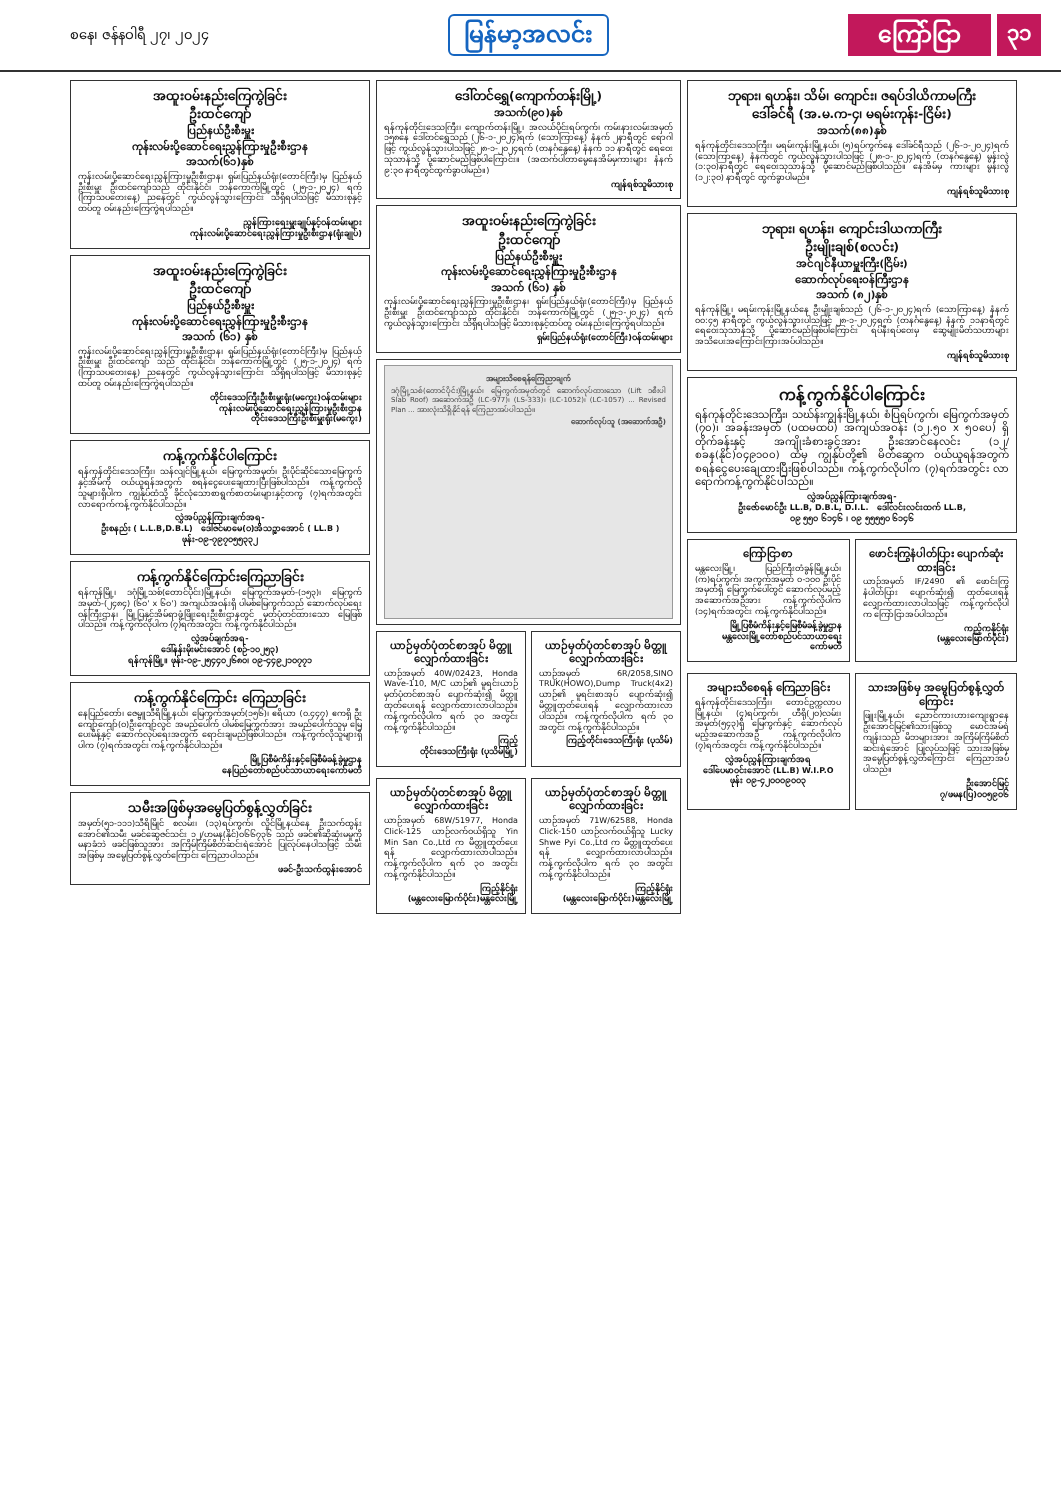စနေ၊ ဇန်နဝါရီ ၂၇၊ ၂၀၂၄
မြန်မာ့အလင်း ကြော်ငြာ ၃၁
အထူးဝမ်းနည်းကြေကွဲခြင်း
ဦးထင်ကျော်
ပြည်နယ်ဦးစီးမှူး
ကုန်းလမ်းပို့ဆောင်ရေးညွှန်ကြားမှုဦးစီးဌာန
အသက်(၆၁)နှစ်
ကုန်းလမ်းပို့ဆောင်ရေးညွှန်ကြားမှုဦးစီးဌာန၊ ရှမ်းပြည်နယ်ရုံး(တောင်ကြီး)မှ ပြည်နယ်ဦးစီးမှူး ဦးထင်ကျော်သည် ထိုင်းနိုင်ငံ၊ ဘန်ကောက်မြို့တွင် (၂၅-၁-၂၀၂၄) ရက် (ကြာသပတေးနေ့) ညနေတွင် ကွယ်လွန်သွားကြောင်း သိရှိရပါသဖြင့် မိသားစုနှင့်ထပ်တူ ဝမ်းနည်းကြေကွဲရပါသည်။
ညွှန်ကြားရေးမှူးချုပ်နှင့်ဝန်ထမ်းများ
ကုန်းလမ်းပို့ဆောင်ရေးညွှန်ကြားမှုဦးစီးဌာန(ရုံးချုပ်)
အထူးဝမ်းနည်းကြေကွဲခြင်း
ဦးထင်ကျော်
ပြည်နယ်ဦးစီးမှူး
ကုန်းလမ်းပို့ဆောင်ရေးညွှန်ကြားမှုဦးစီးဌာန
အသက် (၆၁) နှစ်
ကုန်းလမ်းပို့ဆောင်ရေးညွှန်ကြားမှုဦးစီးဌာန၊ ရှမ်းပြည်နယ်ရုံး(တောင်ကြီး)မှ ပြည်နယ်ဦးစီးမှူး ဦးထင်ကျော် သည် ထိုင်းနိုင်ငံ၊ ဘန်ကောက်မြို့တွင် (၂၅-၁-၂၀၂၄) ရက် (ကြာသပတေးနေ့) ညနေတွင် ကွယ်လွန်သွားကြောင်း သိရှိရပါသဖြင့် မိသားစုနှင့်ထပ်တူ ဝမ်းနည်းကြေကွဲရပါသည်။
တိုင်းဒေသကြီးဦးစီးမှူးရုံး(မကွေး)ဝန်ထမ်းများ
ကုန်းလမ်းပို့ဆောင်ရေးညွှန်ကြားမှုဦးစီးဌာန
တိုင်းဒေသကြီးဦးစီးမှူးရုံး(မကွေး)
ကန့်ကွက်နိုင်ပါကြောင်း
ရန်ကုန်တိုင်းဒေသကြီး၊ သန်လျင်မြို့နယ်၊ မြေကွက်အမှတ်၊ ဦးပိုင်ဆိုင်သောမြေကွက်နှင့်အိမ်ကို ဝယ်ယူရန်အတွက် စရန်ငွေပေးချေထားပြီးဖြစ်ပါသည်။ ကန့်ကွက်လိုသူများရှိပါက ကျွန်ုပ်ထံသို့ ခိုင်လုံသောစာရွက်စာတမ်းများနှင့်တကွ (၇)ရက်အတွင်း လာရောက်ကန့်ကွက်နိုင်ပါသည်။
လွှဲအပ်ညွှန်ကြားချက်အရ-
ဦးစနည်း ( L.L.B,D.B.L) ဒေါ်ဇင်မာမေ(ဝ)အိသဉ္စာအောင် ( LL.B )
ဖုန်း-၀၉-၇၉၇၀၅၅၃၃၂
ကန့်ကွက်နိုင်ကြောင်းကြေညာခြင်း
ရန်ကုန်မြို့၊ ဒဂုံမြို့သစ်(တောင်ပိုင်း)မြို့နယ်၊ မြေကွက်အမှတ်-(၁၅၃)၊ မြေကွက်အမှတ်-(၂၄၈၄) (၆၀' x ၆၀') အကျယ်အဝန်းရှိ ပါမစ်မြေကွက်သည် ဆောက်လုပ်ရေးဝန်ကြီးဌာန၊ မြို့ပြနှင့်အိမ်ရာဖွံ့ဖြိုးရေးဦးစီးဌာနတွင် မှတ်ပုံတင်ထားသော မြေဖြစ်ပါသည်။ ကန့်ကွက်လိုပါက (၇)ရက်အတွင်း ကန့်ကွက်နိုင်ပါသည်။
လွှဲအပ်ချက်အရ-
ဒေါ်နန်းမိုးမင်းအောင် (စဉ်-၁၀၂၅၃)
ရန်ကုန်မြို့။ ဖုန်း-၀၉-၂၅၄၄၀၂၆၈၀၊ ၀၉-၄၄၉၂၁၀၇၇၁
ကန့်ကွက်နိုင်ကြောင်း ကြေညာခြင်း
နေပြည်တော်၊ ဇေမ္ဗူသီရိမြို့နယ်၊ မြေကွက်အမှတ်(၁၅၆)၊ ဧရိယာ (၀.၄၄၇) ဧကရှိ ဦးကျော်ကျော်(ဝ)ဦးကျော်လွင် အမည်ပေါက် ပါမစ်မြေကွက်အား အမည်ပေါက်သူမှ မြေပေးမိန့်နှင့် ဆောက်လုပ်ရေးအတွက် ရောင်းချမည်ဖြစ်ပါသည်။ ကန့်ကွက်လိုသူများရှိပါက (၇)ရက်အတွင်း ကန့်ကွက်နိုင်ပါသည်။
မြို့ပြစီမံကိန်းနှင့်မြေစီမံခန့်ခွဲမှုဌာန
နေပြည်တော်စည်ပင်သာယာရေးကော်မတီ
သမီးအဖြစ်မှအမွေပြတ်စွန့်လွှတ်ခြင်း
အမှတ်(၅၁-၁၁၁)သီရိမြိုင် စလမ်း၊ (၁၃)ရပ်ကွက်၊ လှိုင်မြို့နယ်နေ ဦးသက်ထွန်းအောင်၏သမီး မခင်ဆွေဇင်သင်း ၁၂/ဟမန(နိုင်)၀၆၆၇၃၆ သည် ဖခင်၏ဆိုဆုံးမမှုကို မနာခံဘဲ ဖခင်ဖြစ်သူအား အကြိမ်ကြိမ်စိတ်ဆင်းရဲအောင် ပြုလုပ်နေပါသဖြင့် သမီးအဖြစ်မှ အမွေပြတ်စွန့်လွှတ်ကြောင်း ကြေညာပါသည်။
ဖခင်-ဦးသက်ထွန်းအောင်
ဒေါ်တင်ရွှေ(ကျောက်တန်းမြို့)
အသက်(၉၀)နှစ်
ရန်ကုန်တိုင်းဒေသကြီး၊ ကျောက်တန်းမြို့၊ အလယ်ပိုင်းရပ်ကွက်၊ ကမ်းနားလမ်းအမှတ် ၁၅၈နေ ဒေါ်တင်ရွှေသည် (၂၆-၁-၂၀၂၄)ရက် (သောကြာနေ့) နံနက် ၂နာရီတွင် ရောဂါဖြင့် ကွယ်လွန်သွားပါသဖြင့် ၂၈-၁-၂၀၂၄ရက် (တနင်္ဂနွေနေ့) နံနက် ၁၁ နာရီတွင် ရေဝေးသုသာန်သို့ ပို့ဆောင်မည်ဖြစ်ပါကြောင်း။ (အထက်ပါတာမွေနေအိမ်မှကားများ နံနက် ၉:၃၀ နာရီတွင်ထွက်ခွာပါမည်။)
ကျန်ရစ်သူမိသားစု
အထူးဝမ်းနည်းကြေကွဲခြင်း
ဦးထင်ကျော်
ပြည်နယ်ဦးစီးမှူး
ကုန်းလမ်းပို့ဆောင်ရေးညွှန်ကြားမှုဦးစီးဌာန
အသက် (၆၁) နှစ်
ကုန်းလမ်းပို့ဆောင်ရေးညွှန်ကြားမှုဦးစီးဌာန၊ ရှမ်းပြည်နယ်ရုံး(တောင်ကြီး)မှ ပြည်နယ်ဦးစီးမှူး ဦးထင်ကျော်သည် ထိုင်းနိုင်ငံ၊ ဘန်ကောက်မြို့တွင် (၂၅-၁-၂၀၂၄) ရက် ကွယ်လွန်သွားကြောင်း သိရှိရပါသဖြင့် မိသားစုနှင့်ထပ်တူ ဝမ်းနည်းကြေကွဲရပါသည်။
ရှမ်းပြည်နယ်ရုံး(တောင်ကြီး)ဝန်ထမ်းများ
အများသိစေရန်ကြေညာချက်
ဒဂုံမြို့သစ်(တောင်ပိုင်း)မြို့နယ်၊ မြေကွက်အမှတ်တွင် ဆောက်လုပ်ထားသော (Lift ၁စီးပါ Slab Roof) အဆောက်အဦ (LC-977)၊ (LS-333)၊ (LC-1052)၊ (LC-1057) ... Revised Plan ... အားလုံးသိရှိနိုင်ရန် ကြေညာအပ်ပါသည်။
ဆောက်လုပ်သူ (အဆောက်အဦ)
ယာဉ်မှတ်ပုံတင်စာအုပ် မိတ္တူလျှောက်ထားခြင်း
ယာဉ်အမှတ် 40W/02423, Honda Wave-110, M/C ယာဉ်၏ မူရင်းယာဉ်မှတ်ပုံတင်စာအုပ် ပျောက်ဆုံး၍ မိတ္တူထုတ်ပေးရန် လျှောက်ထားလာပါသည်။ ကန့်ကွက်လိုပါက ရက် ၃၀ အတွင်း ကန့်ကွက်နိုင်ပါသည်။
ကြည့်
တိုင်းဒေသကြီးရုံး (ပုသိမ်မြို့)
ယာဉ်မှတ်ပုံတင်စာအုပ် မိတ္တူလျှောက်ထားခြင်း
ယာဉ်အမှတ် 6R/2058,SINO TRUK(HOWO),Dump Truck(4x2) ယာဉ်၏ မူရင်းစာအုပ် ပျောက်ဆုံး၍ မိတ္တူထုတ်ပေးရန် လျှောက်ထားလာပါသည်။ ကန့်ကွက်လိုပါက ရက် ၃၀ အတွင်း ကန့်ကွက်နိုင်ပါသည်။
ကြည့်တိုင်းဒေသကြီးရုံး (ပုသိမ်)
ယာဉ်မှတ်ပုံတင်စာအုပ် မိတ္တူလျှောက်ထားခြင်း
ယာဉ်အမှတ် 68W/51977, Honda Click-125 ယာဉ်လက်ဝယ်ရှိသူ Yin Min San Co.,Ltd က မိတ္တူထုတ်ပေးရန် လျှောက်ထားလာပါသည်။ ကန့်ကွက်လိုပါက ရက် ၃၀ အတွင်း ကန့်ကွက်နိုင်ပါသည်။
ကြည့်နိုင်ရုံး
(မန္တလေးမြောက်ပိုင်း)မန္တလေးမြို့
ယာဉ်မှတ်ပုံတင်စာအုပ် မိတ္တူလျှောက်ထားခြင်း
ယာဉ်အမှတ် 71W/62588, Honda Click-150 ယာဉ်လက်ဝယ်ရှိသူ Lucky Shwe Pyi Co.,Ltd က မိတ္တူထုတ်ပေးရန် လျှောက်ထားလာပါသည်။ ကန့်ကွက်လိုပါက ရက် ၃၀ အတွင်း ကန့်ကွက်နိုင်ပါသည်။
ကြည့်နိုင်ရုံး
(မန္တလေးမြောက်ပိုင်း)မန္တလေးမြို့
ဘုရား၊ ရဟန်း၊ သိမ်၊ ကျောင်း၊ ဇရပ်ဒါယိကာမကြီး
ဒေါ်ခင်ရီ (အ.မ.က-၄၊ မရမ်းကုန်း-ငြိမ်း)
အသက်(၈၈)နှစ်
ရန်ကုန်တိုင်းဒေသကြီး၊ မရမ်းကုန်းမြို့နယ်၊ (၅)ရပ်ကွက်နေ ဒေါ်ခင်ရီသည် (၂၆-၁-၂၀၂၄)ရက် (သောကြာနေ့) နံနက်တွင် ကွယ်လွန်သွားပါသဖြင့် (၂၈-၁-၂၀၂၄)ရက် (တနင်္ဂနွေနေ့) မွန်းလွဲ (၁:၃၀)နာရီတွင် ရေဝေးသုသာန်သို့ ပို့ဆောင်မည်ဖြစ်ပါသည်။ နေအိမ်မှ ကားများ မွန်းလွဲ (၁၂:၃၀) နာရီတွင် ထွက်ခွာပါမည်။
ကျန်ရစ်သူမိသားစု
ဘုရား၊ ရဟန်း၊ ကျောင်းဒါယကာကြီး
ဦးမျိုးချစ်(စလင်း)
အင်ဂျင်နီယာမှူးကြီး(ငြိမ်း)
ဆောက်လုပ်ရေးဝန်ကြီးဌာန
အသက် (၈၂)နှစ်
ရန်ကုန်မြို့၊ မရမ်းကုန်းမြို့နယ်နေ ဦးမျိုးချစ်သည် (၂၆-၁-၂၀၂၄)ရက် (သောကြာနေ့) နံနက် ၀၀:၄၅ နာရီတွင် ကွယ်လွန်သွားပါသဖြင့် ၂၈-၁-၂၀၂၄ရက် (တနင်္ဂနွေနေ့) နံနက် ၁၁နာရီတွင် ရေဝေးသုသာန်သို့ ပို့ဆောင်မည်ဖြစ်ပါကြောင်း ရပ်နီးရပ်ဝေးမှ ဆွေမျိုးမိတ်သဟာများ အသိပေးအကြောင်းကြားအပ်ပါသည်။
ကျန်ရစ်သူမိသားစု
ကန့်ကွက်နိုင်ပါကြောင်း
ရန်ကုန်တိုင်းဒေသကြီး၊ သဃ်န်းကျွန်းမြို့နယ်၊ စံပြရပ်ကွက်၊ မြေကွက်အမှတ် (၇၀)၊ အခန်းအမှတ် (ပထမထပ်) အကျယ်အဝန်း (၁၂.၅၀ x ၅၀ပေ) ရှိ တိုက်ခန်းနှင့် အကျိုးခံစားခွင့်အား ဦးအောင်နေလင်း (၁၂/စခန(နိုင်)၀၄၉၁၀၀) ထံမှ ကျွန်ုပ်တို့၏ မိတ်ဆွေက ဝယ်ယူရန်အတွက် စရန်ငွေပေးချေထားပြီးဖြစ်ပါသည်။ ကန့်ကွက်လိုပါက (၇)ရက်အတွင်း လာရောက်ကန့်ကွက်နိုင်ပါသည်။
လွှဲအပ်ညွှန်ကြားချက်အရ-
ဦးဇော်မောင်ဦး LL.B, D.B.L, D.I.L. ဒေါ်လင်းလင်းထက် LL.B,
၀၉ ၅၅၀ ၆၁၄၆ ၊ ၀၉ ၅၅၅၅၀ ၆၁၄၆
ကြော်ငြာစာ
မန္တလေးမြို့၊ ပြည်ကြီးတံခွန်မြို့နယ်၊ (က)ရပ်ကွက်၊ အကွက်အမှတ် ၀-၁၀၀ ဦးပိုင်အမှတ်ရှိ မြေကွက်ပေါ်တွင် ဆောက်လုပ်မည့် အဆောက်အဦအား ကန့်ကွက်လိုပါက (၁၄)ရက်အတွင်း ကန့်ကွက်နိုင်ပါသည်။
မြို့ပြစီမံကိန်းနှင့်မြေစီမံခန့်ခွဲမှုဌာန
မန္တလေးမြို့တော်စည်ပင်သာယာရေးကော်မတီ
ဖောင်းကြွနံပါတ်ပြား ပျောက်ဆုံးထားခြင်း
ယာဉ်အမှတ် IF/2490 ၏ ဖောင်းကြွနံပါတ်ပြား ပျောက်ဆုံး၍ ထုတ်ပေးရန် လျှောက်ထားလာပါသဖြင့် ကန့်ကွက်လိုပါက ကြော်ငြာအပ်ပါသည်။
ကည့်ကနိုင်ရုံး
(မန္တလေးမြောက်ပိုင်း)
အများသိစေရန် ကြေညာခြင်း
ရန်ကုန်တိုင်းဒေသကြီး၊ တောင်ဥက္ကလာပမြို့နယ်၊ (၄)ရပ်ကွက်၊ ဟီရို(၂၀)လမ်း၊ အမှတ်(၅၄၃)ရှိ မြေကွက်နှင့် ဆောက်လုပ်မည့်အဆောက်အဦ ကန့်ကွက်လိုပါက (၇)ရက်အတွင်း ကန့်ကွက်နိုင်ပါသည်။
လွှဲအပ်ညွှန်ကြားချက်အရ
ဒေါ်ပေမာ၀င်းအောင် (LL.B) W.I.P.O
ဖုန်း ၀၉-၄၂၀၀၀၉၀၀၃
သားအဖြစ်မှ အမွေပြတ်စွန့်လွှတ်ကြောင်း
ဖြူးမြို့နယ်၊ ညောင်ကားဟားကျေးရွာနေ ဦးအောင်မြင့်၏သားဖြစ်သူ မောင်အမ်ရဲကျန်းသည် မိဘများအား အကြိမ်ကြိမ်စိတ်ဆင်းရဲအောင် ပြုလုပ်သဖြင့် သားအဖြစ်မှ အမွေပြတ်စွန့်လွှတ်ကြောင်း ကြေညာအပ်ပါသည်။
ဦးအောင်မြင့်
၇/ဖမန(ပြ)၀၀၅၉၀၆